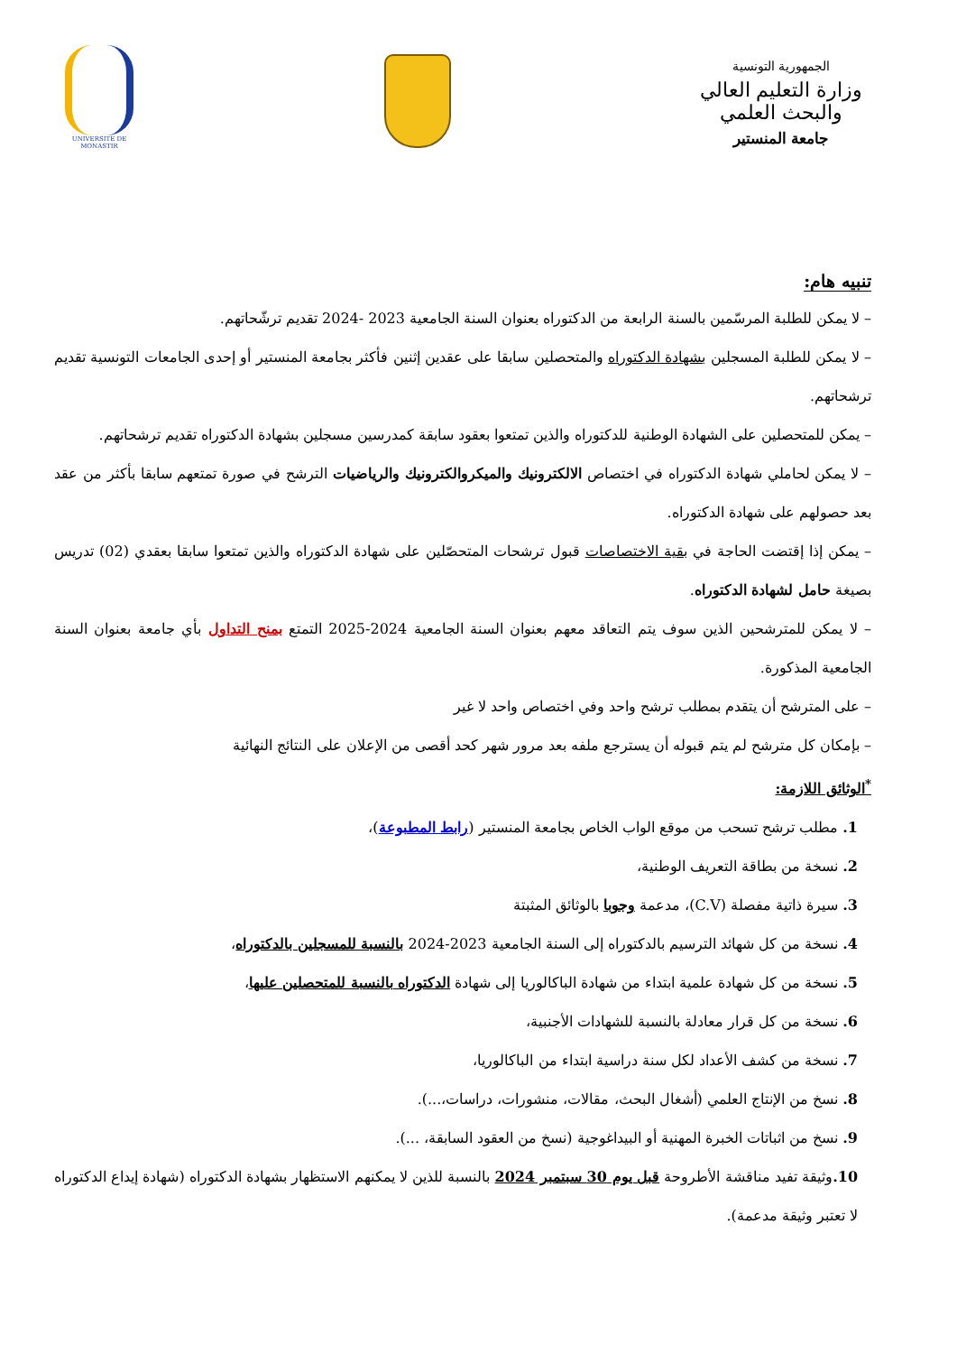الجمهورية التونسية
وزارة التعليم العالي والبحث العلمي
جامعة المنستير
UNIVERSITE DE MONASTIR
تنبيه هام:
– لا يمكن للطلبة المرسّمين بالسنة الرابعة من الدكتوراه بعنوان السنة الجامعية 2023 -2024 تقديم ترشّحاتهم.
– لا يمكن للطلبة المسجلين بشهادة الدكتوراه والمتحصلين سابقا على عقدين إثنين فأكثر بجامعة المنستير أو إحدى الجامعات التونسية تقديم ترشحاتهم.
– يمكن للمتحصلين على الشهادة الوطنية للدكتوراه والذين تمتعوا بعقود سابقة كمدرسين مسجلين بشهادة الدكتوراه تقديم ترشحاتهم.
– لا يمكن لحاملي شهادة الدكتوراه في اختصاص الالكترونيك والميكروالكترونيك والرياضيات الترشح في صورة تمتعهم سابقا بأكثر من عقد بعد حصولهم على شهادة الدكتوراه.
– يمكن إذا إقتضت الحاجة في بقية الاختصاصات قبول ترشحات المتحصّلين على شهادة الدكتوراه والذين تمتعوا سابقا بعقدي (02) تدريس بصيغة حامل لشهادة الدكتوراه.
– لا يمكن للمترشحين الذين سوف يتم التعاقد معهم بعنوان السنة الجامعية 2024-2025 التمتع بمنح التداول بأي جامعة بعنوان السنة الجامعية المذكورة.
– على المترشح أن يتقدم بمطلب ترشح واحد وفي اختصاص واحد لا غير
– بإمكان كل مترشح لم يتم قبوله أن يسترجع ملفه بعد مرور شهر كحد أقصى من الإعلان على النتائج النهائية
<sup>*</sup> الوثائق اللازمة:
1. مطلب ترشح تسحب من موقع الواب الخاص بجامعة المنستير (رابط المطبوعة)،
2. نسخة من بطاقة التعريف الوطنية،
3. سيرة ذاتية مفصلة (C.V)، مدعمة وجوبا بالوثائق المثبتة
4. نسخة من كل شهائد الترسيم بالدكتوراه إلى السنة الجامعية 2023-2024 بالنسبة للمسجلين بالدكتوراه،
5. نسخة من كل شهادة علمية ابتداء من شهادة الباكالوريا إلى شهادة الدكتوراه بالنسبة للمتحصلين عليها،
6. نسخة من كل قرار معادلة بالنسبة للشهادات الأجنبية،
7. نسخة من كشف الأعداد لكل سنة دراسية ابتداء من الباكالوريا،
8. نسخ من الإنتاج العلمي (أشغال البحث، مقالات، منشورات، دراسات،...).
9. نسخ من اثباتات الخبرة المهنية أو البيداغوجية (نسخ من العقود السابقة، ...).
10. وثيقة تفيد مناقشة الأطروحة قبل يوم 30 سبتمبر 2024 بالنسبة للذين لا يمكنهم الاستظهار بشهادة الدكتوراه (شهادة إيداع الدكتوراه لا تعتبر وثيقة مدعمة).